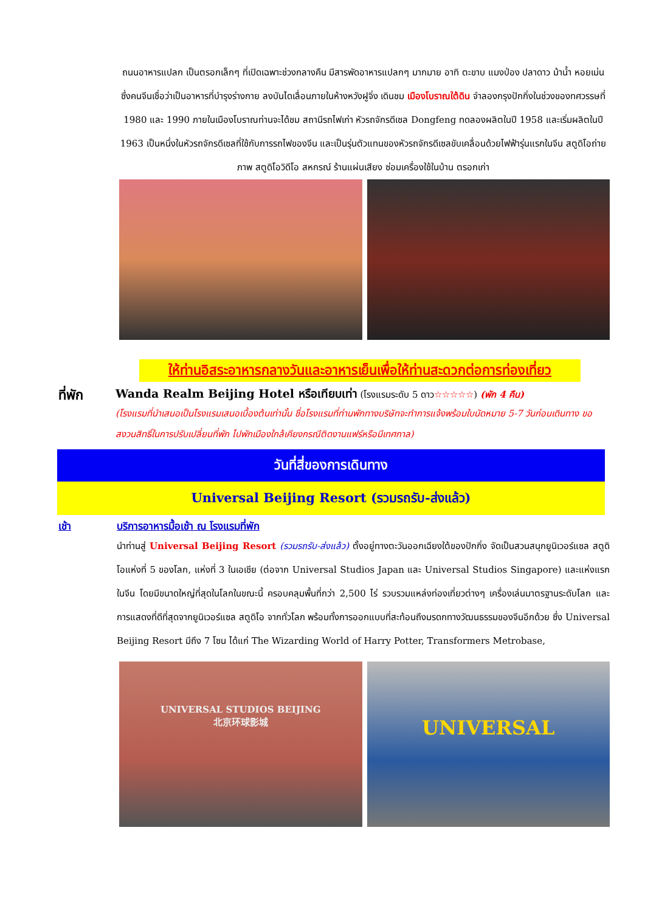ถนนอาหารแปลก เป็นตรอกเล็กๆ ที่เปิดเฉพาะช่วงกลางคืน มีสารพัดอาหารแปลกๆ มากมาย อาทิ ตะขาบ แมงป่อง ปลาดาว ม้าน้ำ หอยเม่น ซึ่งคนจีนเชื่อว่าเป็นอาหารที่บำรุงร่างกาย ลงบันไดเลื่อนภายในห้างหวังฝูจิ่ง เดินชม เมืองโบราณใต้ดิน จำลองกรุงปักกิ่งในช่วงของทศวรรษที่ 1980 และ 1990 ภายในเมืองโบราณท่านจะได้ชม สถานีรถไฟเก่า หัวรถจักรดีเซล Dongfeng ทดลองผลิตในปี 1958 และเริ่มผลิตในปี 1963 เป็นหนึ่งในหัวรถจักรดีเซลที่ใช้กับการรถไฟของจีน และเป็นรุ่นตัวแทนของหัวรถจักรดีเซลขับเคลื่อนด้วยไฟฟ้ารุ่นแรกในจีน สตูดิโอถ่ายภาพ สตูดิโอวิดีโอ สหกรณ์ ร้านแผ่นเสียง ซ่อมเครื่องใช้ในบ้าน ตรอกเก่า
ให้ท่านอิสระอาหารกลางวันและอาหารเย็นเพื่อให้ท่านสะดวกต่อการท่องเที่ยว
ที่พัก
Wanda Realm Beijing Hotel หรือเทียบเท่า (โรงแรมระดับ 5 ดาว☆☆☆☆☆) (พัก 4 คืน)
(โรงแรมที่นำเสนอเป็นโรงแรมเสนอเบื้องต้นเท่านั้น ชื่อโรงแรมที่ท่านพักทางบริษัทจะทำการแจ้งพร้อมใบนัดหมาย 5-7 วันก่อนเดินทาง ขอสงวนสิทธิ์ในการปรับเปลี่ยนที่พัก ไปพักเมืองใกล้เคียงกรณีติดงานแฟร์หรือมีเทศกาล)
วันที่สี่ของการเดินทาง
Universal Beijing Resort (รวมรถรับ-ส่งแล้ว)
เช้า บริการอาหารมื้อเช้า ณ โรงแรมที่พัก
นำท่านสู่ Universal Beijing Resort (รวมรถรับ-ส่งแล้ว) ตั้งอยู่ทางตะวันออกเฉียงใต้ของปักกิ่ง จัดเป็นสวนสนุกยูนิเวอร์แซล สตูดิโอแห่งที่ 5 ของโลก, แห่งที่ 3 ในเอเชีย (ต่อจาก Universal Studios Japan และ Universal Studios Singapore) และแห่งแรกในจีน โดยมีขนาดใหญ่ที่สุดในโลกในขณะนี้ ครอบคลุมพื้นที่กว่า 2,500 ไร่ รวบรวมแหล่งท่องเที่ยวต่างๆ เครื่องเล่นมาตรฐานระดับโลก และการแสดงที่ดีที่สุดจากยูนิเวอร์แซล สตูดิโอ จากทั่วโลก พร้อมทั้งการออกแบบที่สะท้อนถึงมรดกทางวัฒนธรรมของจีนอีกด้วย ซึ่ง Universal Beijing Resort มีถึง 7 โซน ได้แก่ The Wizarding World of Harry Potter, Transformers Metrobase,
UNIVERSAL STUDIOS BEIJING
北京环球影城
UNIVERSAL